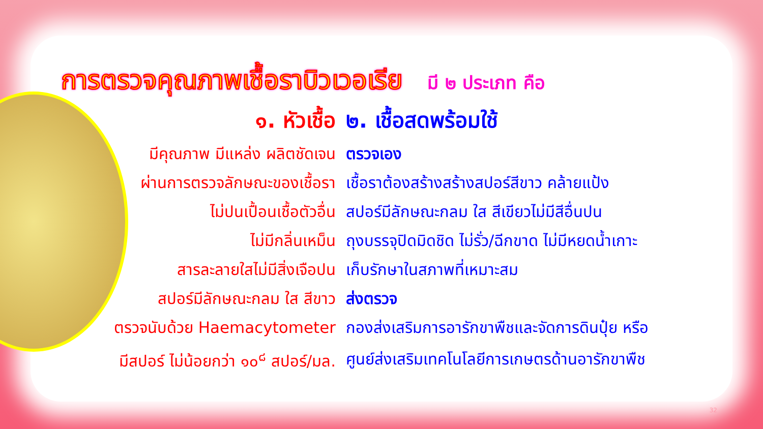การตรวจคุณภาพเชื้อราบิวเวอเรีย มี ๒ ประเภท คือ
| ๑. หัวเชื้อ | ๒. เชื้อสดพร้อมใช้ |
| --- | --- |
| มีคุณภาพ มีแหล่ง ผลิตชัดเจน | ตรวจเอง |
| ผ่านการตรวจลักษณะของเชื้อรา | เชื้อราต้องสร้างสร้างสปอร์สีขาว คล้ายแป้ง |
| ไม่ปนเปื้อนเชื้อตัวอื่น | สปอร์มีลักษณะกลม ใส สีเขียวไม่มีสีอื่นปน |
| ไม่มีกลิ่นเหม็น | ถุงบรรจุปิดมิดชิด ไม่รั่ว/ฉีกขาด ไม่มีหยดน้ำเกาะ |
| สารละลายใสไม่มีสิ่งเจือปน | เก็บรักษาในสภาพที่เหมาะสม |
| สปอร์มีลักษณะกลม ใส สีขาว | ส่งตรวจ |
| ตรวจนับด้วย Haemacytometer | กองส่งเสริมการอารักขาพืชและจัดการดินปุ๋ย หรือ |
| มีสปอร์ ไม่น้อยกว่า ๑๐<sup>๘</sup> สปอร์/มล. | ศูนย์ส่งเสริมเทคโนโลยีการเกษตรด้านอารักขาพืช |
32